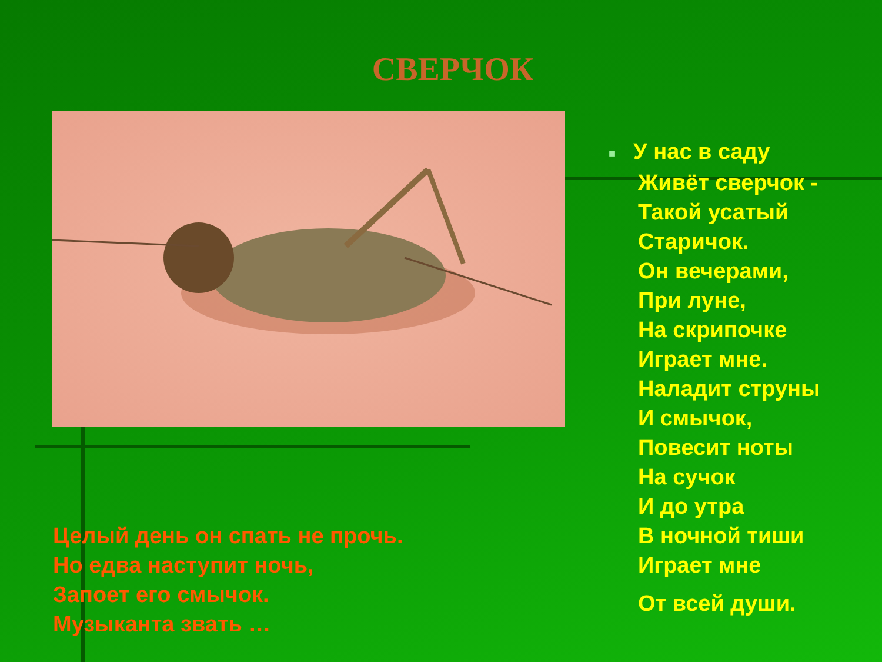СВЕРЧОК
■ У нас в саду
Живёт сверчок -
Такой усатый
Старичок.
Он вечерами,
При луне,
На скрипочке
Играет мне.
Наладит струны
И смычок,
Повесит ноты
На сучок
И до утра
В ночной тиши
Играет мне
От всей души.
Целый день он спать не прочь.
Но едва наступит ночь,
Запоет его смычок.
Музыканта звать …